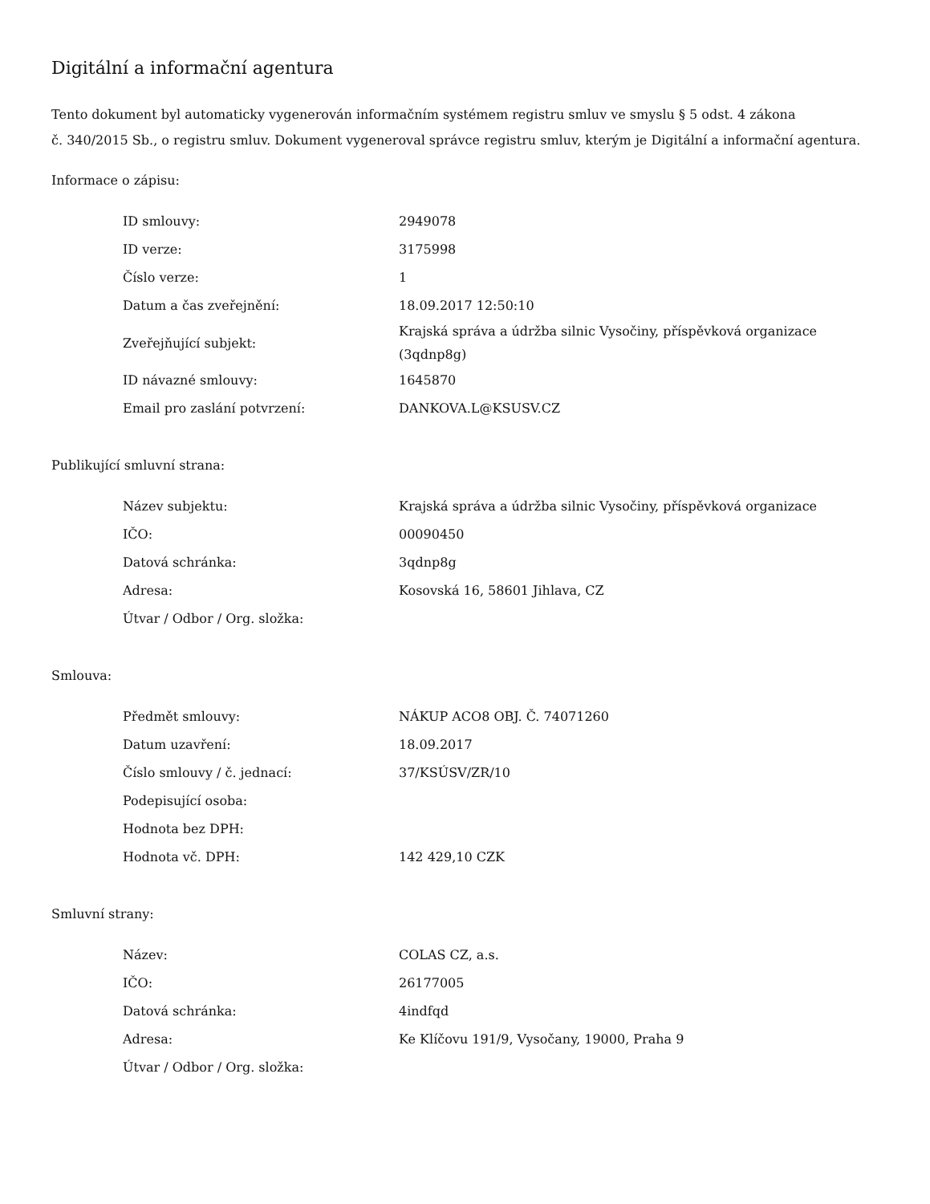Digitální a informační agentura
Tento dokument byl automaticky vygenerován informačním systémem registru smluv ve smyslu § 5 odst. 4 zákona
č. 340/2015 Sb., o registru smluv. Dokument vygeneroval správce registru smluv, kterým je Digitální a informační agentura.
Informace o zápisu:
| ID smlouvy: | 2949078 |
| ID verze: | 3175998 |
| Číslo verze: | 1 |
| Datum a čas zveřejnění: | 18.09.2017 12:50:10 |
| Zveřejňující subjekt: | Krajská správa a údržba silnic Vysočiny, příspěvková organizace (3qdnp8g) |
| ID návazné smlouvy: | 1645870 |
| Email pro zaslání potvrzení: | DANKOVA.L@KSUSV.CZ |
Publikující smluvní strana:
| Název subjektu: | Krajská správa a údržba silnic Vysočiny, příspěvková organizace |
| IČO: | 00090450 |
| Datová schránka: | 3qdnp8g |
| Adresa: | Kosovská 16, 58601 Jihlava, CZ |
| Útvar / Odbor / Org. složka: | |
Smlouva:
| Předmět smlouvy: | NÁKUP ACO8 OBJ. Č. 74071260 |
| Datum uzavření: | 18.09.2017 |
| Číslo smlouvy / č. jednací: | 37/KSÚSV/ZR/10 |
| Podepisující osoba: | |
| Hodnota bez DPH: | |
| Hodnota vč. DPH: | 142 429,10 CZK |
Smluvní strany:
| Název: | COLAS CZ, a.s. |
| IČO: | 26177005 |
| Datová schránka: | 4indfqd |
| Adresa: | Ke Klíčovu 191/9, Vysočany, 19000, Praha 9 |
| Útvar / Odbor / Org. složka: | |